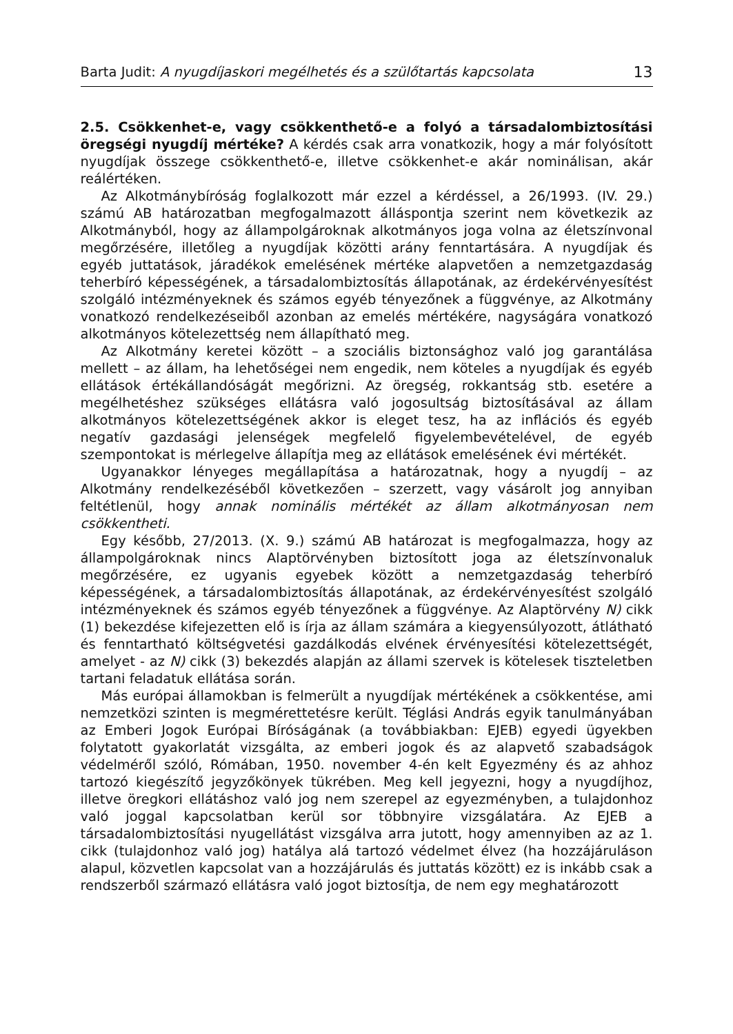Barta Judit: A nyugdíjaskori megélhetés és a szülőtartás kapcsolata 13
2.5. Csökkenhet-e, vagy csökkenthető-e a folyó a társadalombiztosítási öregségi nyugdíj mértéke? A kérdés csak arra vonatkozik, hogy a már folyósított nyugdíjak összege csökkenthető-e, illetve csökkenhet-e akár nominálisan, akár reálértéken.
Az Alkotmánybíróság foglalkozott már ezzel a kérdéssel, a 26/1993. (IV. 29.) számú AB határozatban megfogalmazott álláspontja szerint nem következik az Alkotmányból, hogy az állampolgároknak alkotmányos joga volna az életszínvonal megőrzésére, illetőleg a nyugdíjak közötti arány fenntartására. A nyugdíjak és egyéb juttatások, járadékok emelésének mértéke alapvetően a nemzetgazdaság teherbíró képességének, a társadalombiztosítás állapotának, az érdekérvényesítést szolgáló intézményeknek és számos egyéb tényezőnek a függvénye, az Alkotmány vonatkozó rendelkezéseiből azonban az emelés mértékére, nagyságára vonatkozó alkotmányos kötelezettség nem állapítható meg.
Az Alkotmány keretei között – a szociális biztonsághoz való jog garantálása mellett – az állam, ha lehetőségei nem engedik, nem köteles a nyugdíjak és egyéb ellátások értékállandóságát megőrizni. Az öregség, rokkantság stb. esetére a megélhetéshez szükséges ellátásra való jogosultság biztosításával az állam alkotmányos kötelezettségének akkor is eleget tesz, ha az inflációs és egyéb negatív gazdasági jelenségek megfelelő figyelembevételével, de egyéb szempontokat is mérlegelve állapítja meg az ellátások emelésének évi mértékét.
Ugyanakkor lényeges megállapítása a határozatnak, hogy a nyugdíj – az Alkotmány rendelkezéséből következően – szerzett, vagy vásárolt jog annyiban feltétlenül, hogy annak nominális mértékét az állam alkotmányosan nem csökkentheti.
Egy később, 27/2013. (X. 9.) számú AB határozat is megfogalmazza, hogy az állampolgároknak nincs Alaptörvényben biztosított joga az életszínvonaluk megőrzésére, ez ugyanis egyebek között a nemzetgazdaság teherbíró képességének, a társadalombiztosítás állapotának, az érdekérvényesítést szolgáló intézményeknek és számos egyéb tényezőnek a függvénye. Az Alaptörvény N) cikk (1) bekezdése kifejezetten elő is írja az állam számára a kiegyensúlyozott, átlátható és fenntartható költségvetési gazdálkodás elvének érvényesítési kötelezettségét, amelyet - az N) cikk (3) bekezdés alapján az állami szervek is kötelesek tiszteletben tartani feladatuk ellátása során.
Más európai államokban is felmerült a nyugdíjak mértékének a csökkentése, ami nemzetközi szinten is megmérettetésre került. Téglási András egyik tanulmányában az Emberi Jogok Európai Bíróságának (a továbbiakban: EJEB) egyedi ügyekben folytatott gyakorlatát vizsgálta, az emberi jogok és az alapvető szabadságok védelméről szóló, Rómában, 1950. november 4-én kelt Egyezmény és az ahhoz tartozó kiegészítő jegyzőkönyek tükrében. Meg kell jegyezni, hogy a nyugdíjhoz, illetve öregkori ellátáshoz való jog nem szerepel az egyezményben, a tulajdonhoz való joggal kapcsolatban kerül sor többnyire vizsgálatára. Az EJEB a társadalombiztosítási nyugellátást vizsgálva arra jutott, hogy amennyiben az az 1. cikk (tulajdonhoz való jog) hatálya alá tartozó védelmet élvez (ha hozzájáruláson alapul, közvetlen kapcsolat van a hozzájárulás és juttatás között) ez is inkább csak a rendszerből származó ellátásra való jogot biztosítja, de nem egy meghatározott